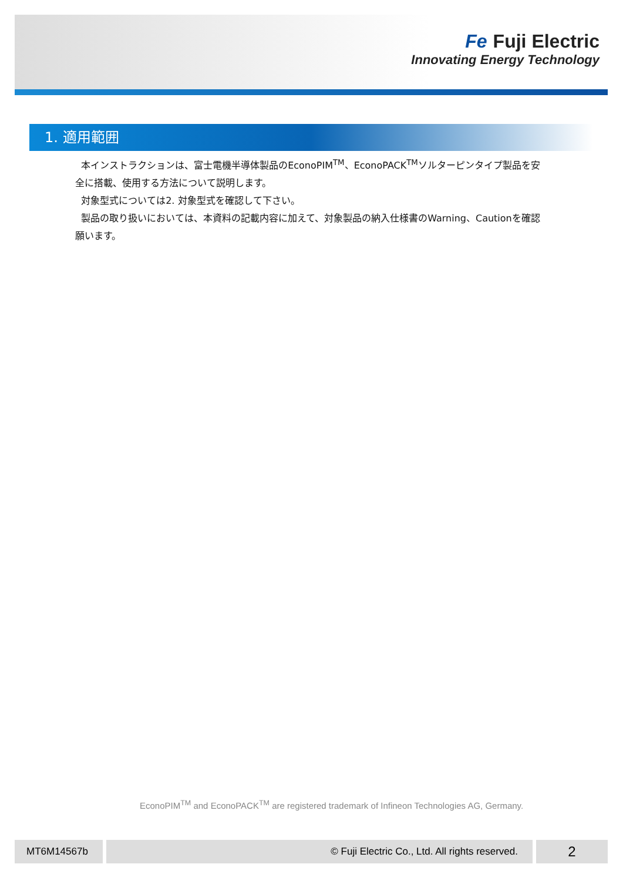Fe Fuji Electric
Innovating Energy Technology
1. 適用範囲
本インストラクションは、富士電機半導体製品のEconoPIM<sup>TM</sup>、EconoPACK<sup>TM</sup>ソルターピンタイプ製品を安全に搭載、使用する方法について説明します。
対象型式については2. 対象型式を確認して下さい。
製品の取り扱いにおいては、本資料の記載内容に加えて、対象製品の納入仕様書のWarning、Cautionを確認願います。
EconoPIM<sup>TM</sup> and EconoPACK<sup>TM</sup> are registered trademark of Infineon Technologies AG, Germany.
MT6M14567b © Fuji Electric Co., Ltd. All rights reserved. 2